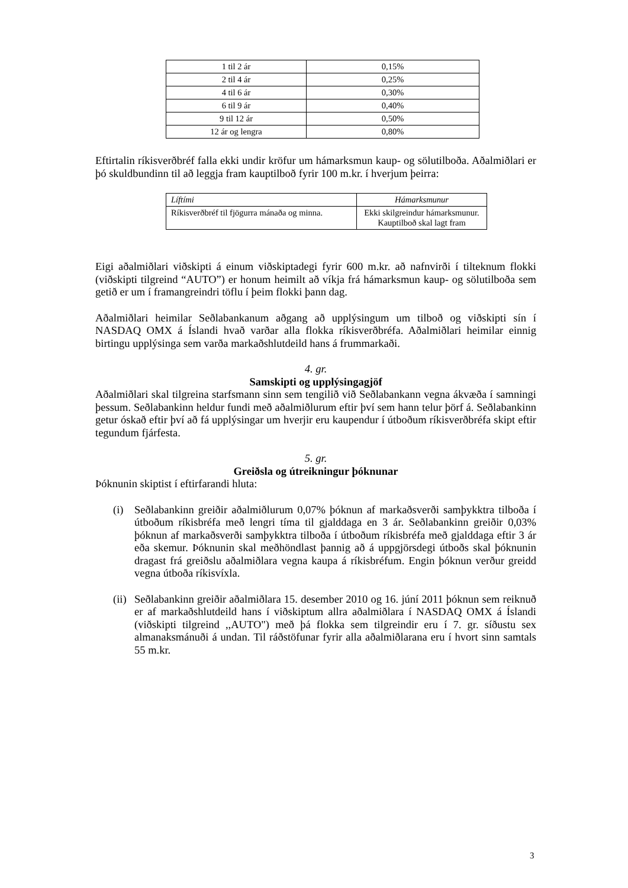| 1 til 2 ár | 0,15% |
| 2 til 4 ár | 0,25% |
| 4 til 6 ár | 0,30% |
| 6 til 9 ár | 0,40% |
| 9 til 12 ár | 0,50% |
| 12 ár og lengra | 0,80% |
Eftirtalin ríkisverðbréf falla ekki undir kröfur um hámarksmun kaup- og sölutilboða. Aðalmiðlari er þó skuldbundinn til að leggja fram kauptilboð fyrir 100 m.kr. í hverjum þeirra:
| Líftími | Hámarksmunur |
| --- | --- |
| Ríkisverðbréf til fjögurra mánaða og minna. | Ekki skilgreindur hámarksmunur. Kauptilboð skal lagt fram |
Eigi aðalmiðlari viðskipti á einum viðskiptadegi fyrir 600 m.kr. að nafnvirði í tilteknum flokki (viðskipti tilgreind “AUTO”) er honum heimilt að víkja frá hámarksmun kaup- og sölutilboða sem getið er um í framangreindri töflu í þeim flokki þann dag.
Aðalmiðlari heimilar Seðlabankanum aðgang að upplýsingum um tilboð og viðskipti sín í NASDAQ OMX á Íslandi hvað varðar alla flokka ríkisverðbréfa. Aðalmiðlari heimilar einnig birtingu upplýsinga sem varða markaðshlutdeild hans á frummarkaði.
4. gr.
Samskipti og upplýsingagjöf
Aðalmiðlari skal tilgreina starfsmann sinn sem tengilið við Seðlabankann vegna ákvæða í samningi þessum. Seðlabankinn heldur fundi með aðalmiðlurum eftir því sem hann telur þörf á. Seðlabankinn getur óskað eftir því að fá upplýsingar um hverjir eru kaupendur í útboðum ríkisverðbréfa skipt eftir tegundum fjárfesta.
5. gr.
Greiðsla og útreikningur þóknunar
Þóknunin skiptist í eftirfarandi hluta:
(i) Seðlabankinn greiðir aðalmiðlurum 0,07% þóknun af markaðsverði samþykktra tilboða í útboðum ríkisbréfa með lengri tíma til gjalddaga en 3 ár. Seðlabankinn greiðir 0,03% þóknun af markaðsverði samþykktra tilboða í útboðum ríkisbréfa með gjalddaga eftir 3 ár eða skemur. Þóknunin skal meðhöndlast þannig að á uppgjörsdegi útboðs skal þóknunin dragast frá greiðslu aðalmiðlara vegna kaupa á ríkisbréfum. Engin þóknun verður greidd vegna útboða ríkisvíxla.
(ii) Seðlabankinn greiðir aðalmiðlara 15. desember 2010 og 16. júní 2011 þóknun sem reiknuð er af markaðshlutdeild hans í viðskiptum allra aðalmiðlara í NASDAQ OMX á Íslandi (viðskipti tilgreind ,,AUTO") með þá flokka sem tilgreindir eru í 7. gr. síðustu sex almanaksmánuði á undan. Til ráðstöfunar fyrir alla aðalmiðlarana eru í hvort sinn samtals 55 m.kr.
3